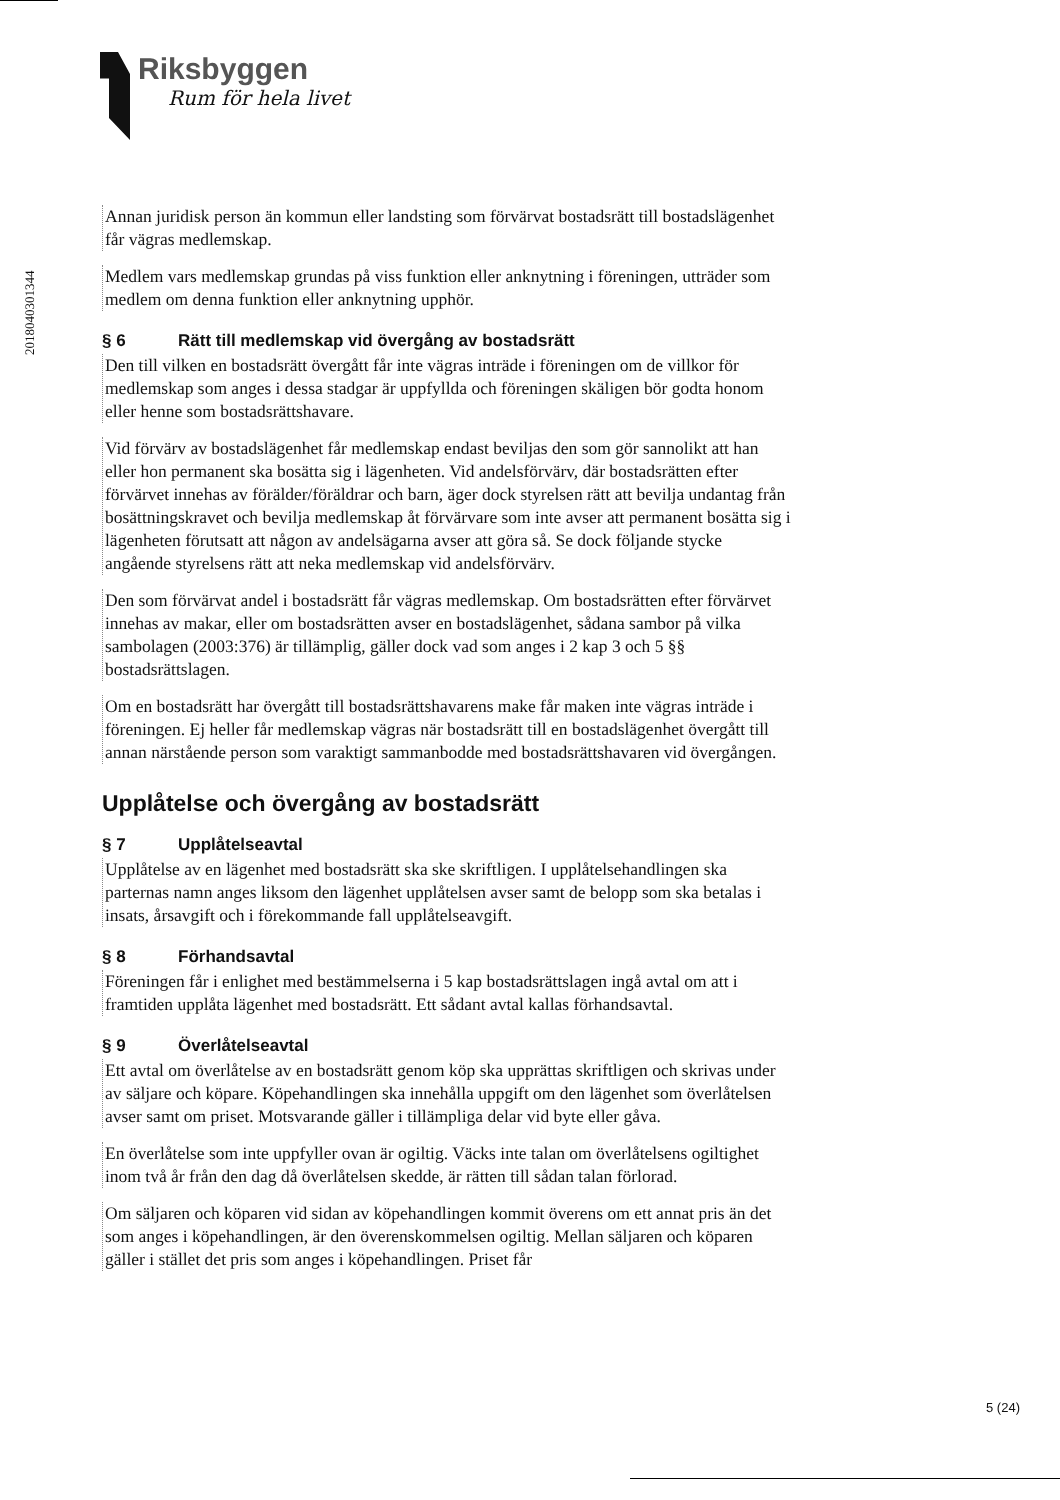Riksbyggen
Rum för hela livet
201804030134​4
Annan juridisk person än kommun eller landsting som förvärvat bostadsrätt till bostadslägenhet får vägras medlemskap.
Medlem vars medlemskap grundas på viss funktion eller anknytning i föreningen, utträder som medlem om denna funktion eller anknytning upphör.
§ 6 Rätt till medlemskap vid övergång av bostadsrätt
Den till vilken en bostadsrätt övergått får inte vägras inträde i föreningen om de villkor för medlemskap som anges i dessa stadgar är uppfyllda och föreningen skäligen bör godta honom eller henne som bostadsrättshavare.
Vid förvärv av bostadslägenhet får medlemskap endast beviljas den som gör sannolikt att han eller hon permanent ska bosätta sig i lägenheten. Vid andelsförvärv, där bostadsrätten efter förvärvet innehas av förälder/föräldrar och barn, äger dock styrelsen rätt att bevilja undantag från bosättningskravet och bevilja medlemskap åt förvärvare som inte avser att permanent bosätta sig i lägenheten förutsatt att någon av andelsägarna avser att göra så. Se dock följande stycke angående styrelsens rätt att neka medlemskap vid andelsförvärv.
Den som förvärvat andel i bostadsrätt får vägras medlemskap. Om bostadsrätten efter förvärvet innehas av makar, eller om bostadsrätten avser en bostadslägenhet, sådana sambor på vilka sambolagen (2003:376) är tillämplig, gäller dock vad som anges i 2 kap 3 och 5 §§ bostadsrättslagen.
Om en bostadsrätt har övergått till bostadsrättshavarens make får maken inte vägras inträde i föreningen. Ej heller får medlemskap vägras när bostadsrätt till en bostadslägenhet övergått till annan närstående person som varaktigt sammanbodde med bostadsrättshavaren vid övergången.
Upplåtelse och övergång av bostadsrätt
§ 7 Upplåtelseavtal
Upplåtelse av en lägenhet med bostadsrätt ska ske skriftligen. I upplåtelsehandlingen ska parternas namn anges liksom den lägenhet upplåtelsen avser samt de belopp som ska betalas i insats, årsavgift och i förekommande fall upplåtelseavgift.
§ 8 Förhandsavtal
Föreningen får i enlighet med bestämmelserna i 5 kap bostadsrättslagen ingå avtal om att i framtiden upplåta lägenhet med bostadsrätt. Ett sådant avtal kallas förhandsavtal.
§ 9 Överlåtelseavtal
Ett avtal om överlåtelse av en bostadsrätt genom köp ska upprättas skriftligen och skrivas under av säljare och köpare. Köpehandlingen ska innehålla uppgift om den lägenhet som överlåtelsen avser samt om priset. Motsvarande gäller i tillämpliga delar vid byte eller gåva.
En överlåtelse som inte uppfyller ovan är ogiltig. Väcks inte talan om överlåtelsens ogiltighet inom två år från den dag då överlåtelsen skedde, är rätten till sådan talan förlorad.
Om säljaren och köparen vid sidan av köpehandlingen kommit överens om ett annat pris än det som anges i köpehandlingen, är den överenskommelsen ogiltig. Mellan säljaren och köparen gäller i stället det pris som anges i köpehandlingen. Priset får
5 (24)